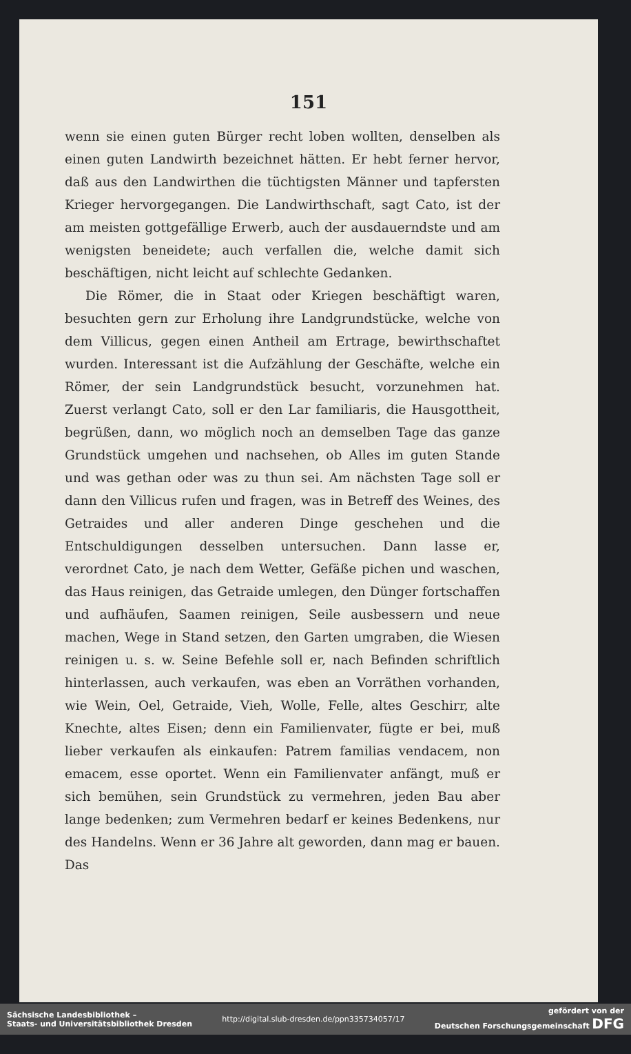151
wenn sie einen guten Bürger recht loben wollten, denselben als einen guten Landwirth bezeichnet hätten. Er hebt ferner hervor, daß aus den Landwirthen die tüchtigsten Männer und tapfersten Krieger hervorgegangen. Die Landwirthschaft, sagt Cato, ist der am meisten gottgefällige Erwerb, auch der ausdauerndste und am wenigsten beneidete; auch verfallen die, welche damit sich beschäftigen, nicht leicht auf schlechte Gedanken.
Die Römer, die in Staat oder Kriegen beschäftigt waren, besuchten gern zur Erholung ihre Landgrundstücke, welche von dem Villicus, gegen einen Antheil am Ertrage, bewirthschaftet wurden. Interessant ist die Aufzählung der Geschäfte, welche ein Römer, der sein Landgrundstück besucht, vorzunehmen hat. Zuerst verlangt Cato, soll er den Lar familiaris, die Hausgottheit, begrüßen, dann, wo möglich noch an demselben Tage das ganze Grundstück umgehen und nachsehen, ob Alles im guten Stande und was gethan oder was zu thun sei. Am nächsten Tage soll er dann den Villicus rufen und fragen, was in Betreff des Weines, des Getraides und aller anderen Dinge geschehen und die Entschuldigungen desselben untersuchen. Dann lasse er, verordnet Cato, je nach dem Wetter, Gefäße pichen und waschen, das Haus reinigen, das Getraide umlegen, den Dünger fortschaffen und aufhäufen, Saamen reinigen, Seile ausbessern und neue machen, Wege in Stand setzen, den Garten umgraben, die Wiesen reinigen u. s. w. Seine Befehle soll er, nach Befinden schriftlich hinterlassen, auch verkaufen, was eben an Vorräthen vorhanden, wie Wein, Oel, Getraide, Vieh, Wolle, Felle, altes Geschirr, alte Knechte, altes Eisen; denn ein Familienvater, fügte er bei, muß lieber verkaufen als einkaufen: Patrem familias vendacem, non emacem, esse oportet. Wenn ein Familienvater anfängt, muß er sich bemühen, sein Grundstück zu vermehren, jeden Bau aber lange bedenken; zum Vermehren bedarf er keines Bedenkens, nur des Handelns. Wenn er 36 Jahre alt geworden, dann mag er bauen. Das
Sächsische Landesbibliothek –
Staats- und Universitätsbibliothek Dresden
http://digital.slub-dresden.de/ppn335734057/17
gefördert von der
Deutschen Forschungsgemeinschaft DFG